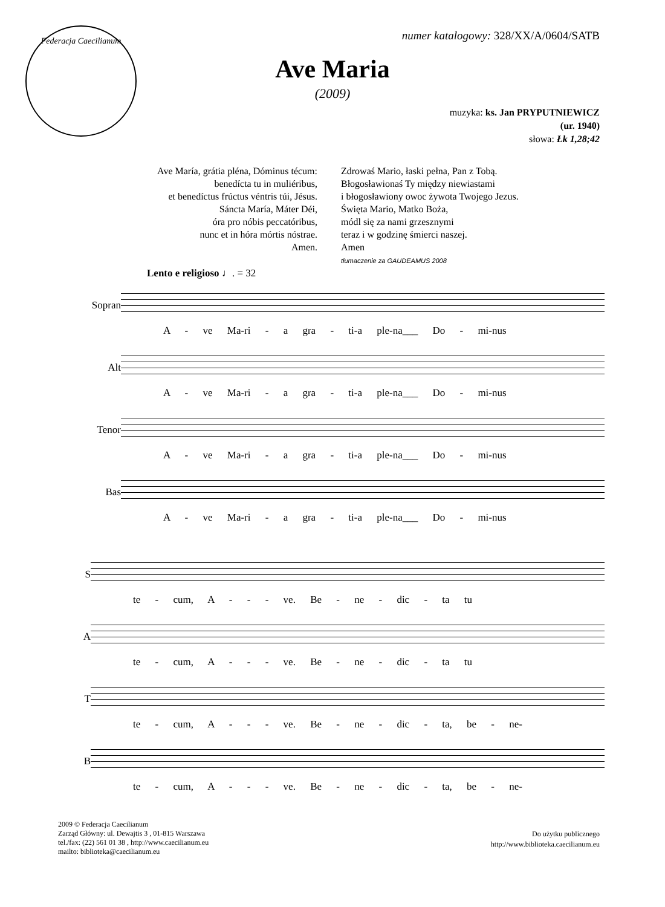Federacja Caecilianum
numer katalogowy: 328/XX/A/0604/SATB
Ave Maria
(2009)
muzyka: ks. Jan PRYPUTNIEWICZ
(ur. 1940)
słowa: Łk 1,28;42
Ave María, grátia pléna, Dóminus técum:
benedícta tu in muliéribus,
et benedíctus frúctus véntris túi, Jésus.
Sáncta María, Máter Déi,
óra pro nóbis peccatóribus,
nunc et in hóra mórtis nóstrae.
Amen.
Zdrowaś Mario, łaski pełna, Pan z Tobą.
Błogosławionaś Ty między niewiastami
i błogosławiony owoc żywota Twojego Jezus.
Święta Mario, Matko Boża,
módl się za nami grzesznymi
teraz i w godzinę śmierci naszej.
Amen
tłumaczenie za GAUDEAMUS 2008
Lento e religioso ♩. = 32
Sopran
A - ve Ma-ri - a gra - ti-a ple-na___ Do - mi-nus
Alt
A - ve Ma-ri - a gra - ti-a ple-na___ Do - mi-nus
Tenor
A - ve Ma-ri - a gra - ti-a ple-na___ Do - mi-nus
Bas
A - ve Ma-ri - a gra - ti-a ple-na___ Do - mi-nus
S
te - cum, A - - - ve. Be - ne - dic - ta tu
A
te - cum, A - - - ve. Be - ne - dic - ta tu
T
te - cum, A - - - ve. Be - ne - dic - ta, be - ne-
B
te - cum, A - - - ve. Be - ne - dic - ta, be - ne-
2009 © Federacja Caecilianum
Zarząd Główny: ul. Dewajtis 3 , 01-815 Warszawa
tel./fax: (22) 561 01 38 , http://www.caecilianum.eu
mailto: biblioteka@caecilianum.eu
Do użytku publicznego
http://www.biblioteka.caecilianum.eu